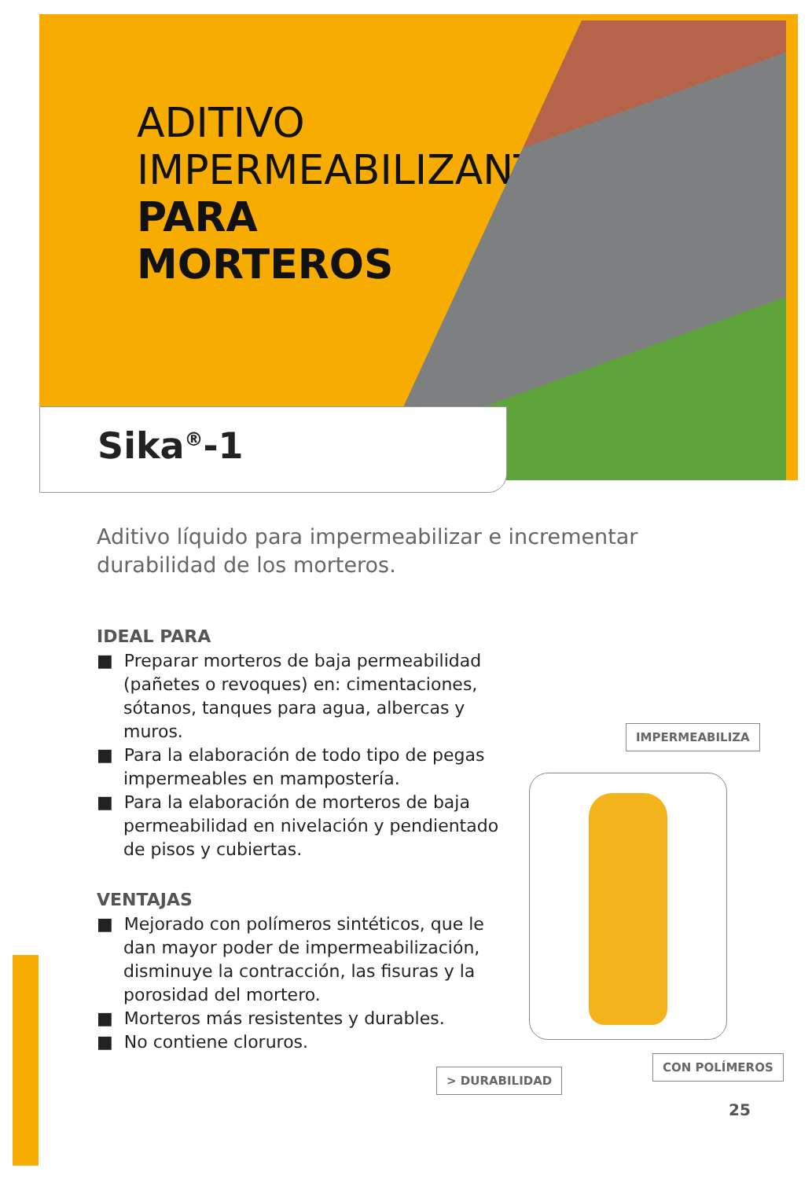ADITIVO
IMPERMEABILIZANTE
PARA
MORTEROS
Sika<sup>®</sup>-1
Aditivo líquido para impermeabilizar e incrementar durabilidad de los morteros.
IDEAL PARA
■ Preparar morteros de baja permeabilidad (pañetes o revoques) en: cimentaciones, sótanos, tanques para agua, albercas y muros.
■ Para la elaboración de todo tipo de pegas impermeables en mampostería.
■ Para la elaboración de morteros de baja permeabilidad en nivelación y pendientado de pisos y cubiertas.
VENTAJAS
■ Mejorado con polímeros sintéticos, que le dan mayor poder de impermeabilización, disminuye la contracción, las fisuras y la porosidad del mortero.
■ Morteros más resistentes y durables.
■ No contiene cloruros.
IMPERMEABILIZA
> DURABILIDAD
CON POLÍMEROS
25